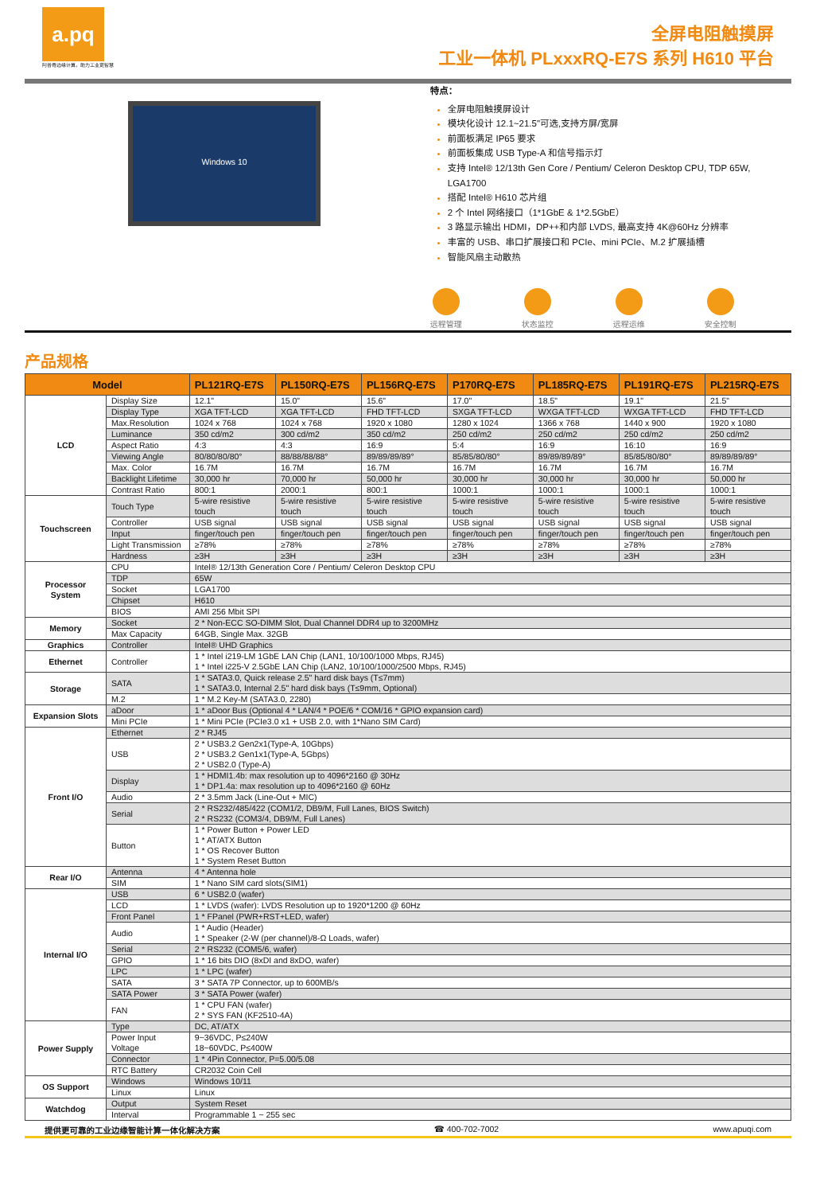a.pq
阿普奇边缘计算，助力工业更智慧
全屏电阻触摸屏
工业一体机 PLxxxRQ-E7S 系列 H610 平台
Windows 10
特点：
全屏电阻触摸屏设计
模块化设计 12.1~21.5"可选,支持方屏/宽屏
前面板满足 IP65 要求
前面板集成 USB Type-A 和信号指示灯
支持 Intel® 12/13th Gen Core / Pentium/ Celeron Desktop CPU, TDP 65W, LGA1700
搭配 Intel® H610 芯片组
2 个 Intel 网络接口（1*1GbE & 1*2.5GbE）
3 路显示输出 HDMI，DP++和内部 LVDS, 最高支持 4K@60Hz 分辨率
丰富的 USB、串口扩展接口和 PCIe、mini PCIe、M.2 扩展插槽
智能风扇主动散热
远程管理 状态监控 远程运维 安全控制
产品规格
| Model | | PL121RQ-E7S | PL150RQ-E7S | PL156RQ-E7S | P170RQ-E7S | PL185RQ-E7S | PL191RQ-E7S | PL215RQ-E7S |
| --- | --- | --- | --- | --- | --- | --- | --- | --- |
| LCD | Display Size | 12.1" | 15.0" | 15.6" | 17.0" | 18.5" | 19.1" | 21.5" |
| | Display Type | XGA TFT-LCD | XGA TFT-LCD | FHD TFT-LCD | SXGA TFT-LCD | WXGA TFT-LCD | WXGA TFT-LCD | FHD TFT-LCD |
| | Max.Resolution | 1024 x 768 | 1024 x 768 | 1920 x 1080 | 1280 x 1024 | 1366 x 768 | 1440 x 900 | 1920 x 1080 |
| | Luminance | 350 cd/m2 | 300 cd/m2 | 350 cd/m2 | 250 cd/m2 | 250 cd/m2 | 250 cd/m2 | 250 cd/m2 |
| | Aspect Ratio | 4:3 | 4:3 | 16:9 | 5:4 | 16:9 | 16:10 | 16:9 |
| | Viewing Angle | 80/80/80/80° | 88/88/88/88° | 89/89/89/89° | 85/85/80/80° | 89/89/89/89° | 85/85/80/80° | 89/89/89/89° |
| | Max. Color | 16.7M | 16.7M | 16.7M | 16.7M | 16.7M | 16.7M | 16.7M |
| | Backlight Lifetime | 30,000 hr | 70,000 hr | 50,000 hr | 30,000 hr | 30,000 hr | 30,000 hr | 50,000 hr |
| | Contrast Ratio | 800:1 | 2000:1 | 800:1 | 1000:1 | 1000:1 | 1000:1 | 1000:1 |
| Touchscreen | Touch Type | 5-wire resistive touch | 5-wire resistive touch | 5-wire resistive touch | 5-wire resistive touch | 5-wire resistive touch | 5-wire resistive touch | 5-wire resistive touch |
| | Controller | USB signal | USB signal | USB signal | USB signal | USB signal | USB signal | USB signal |
| | Input | finger/touch pen | finger/touch pen | finger/touch pen | finger/touch pen | finger/touch pen | finger/touch pen | finger/touch pen |
| | Light Transmission | ≥78% | ≥78% | ≥78% | ≥78% | ≥78% | ≥78% | ≥78% |
| | Hardness | ≥3H | ≥3H | ≥3H | ≥3H | ≥3H | ≥3H | ≥3H |
| Processor System | CPU | Intel® 12/13th Generation Core / Pentium/ Celeron Desktop CPU | | | | | | |
| | TDP | 65W | | | | | | |
| | Socket | LGA1700 | | | | | | |
| | Chipset | H610 | | | | | | |
| | BIOS | AMI 256 Mbit SPI | | | | | | |
| Memory | Socket | 2 * Non-ECC SO-DIMM Slot, Dual Channel DDR4 up to 3200MHz | | | | | | |
| | Max Capacity | 64GB, Single Max. 32GB | | | | | | |
| Graphics | Controller | Intel® UHD Graphics | | | | | | |
| Ethernet | Controller | 1 * Intel i219-LM 1GbE LAN Chip (LAN1, 10/100/1000 Mbps, RJ45) 1 * Intel i225-V 2.5GbE LAN Chip (LAN2, 10/100/1000/2500 Mbps, RJ45) | | | | | | |
| Storage | SATA | 1 * SATA3.0, Quick release 2.5" hard disk bays (T≤7mm) 1 * SATA3.0, Internal 2.5" hard disk bays (T≤9mm, Optional) | | | | | | |
| | M.2 | 1 * M.2 Key-M (SATA3.0, 2280) | | | | | | |
| Expansion Slots | aDoor | 1 * aDoor Bus (Optional 4 * LAN/4 * POE/6 * COM/16 * GPIO expansion card) | | | | | | |
| | Mini PCIe | 1 * Mini PCIe (PCIe3.0 x1 + USB 2.0, with 1*Nano SIM Card) | | | | | | |
| Front I/O | Ethernet | 2 * RJ45 | | | | | | |
| | USB | 2 * USB3.2 Gen2x1(Type-A, 10Gbps) 2 * USB3.2 Gen1x1(Type-A, 5Gbps) 2 * USB2.0 (Type-A) | | | | | | |
| | Display | 1 * HDMI1.4b: max resolution up to 4096*2160 @ 30Hz 1 * DP1.4a: max resolution up to 4096*2160 @ 60Hz | | | | | | |
| | Audio | 2 * 3.5mm Jack (Line-Out + MIC) | | | | | | |
| | Serial | 2 * RS232/485/422 (COM1/2, DB9/M, Full Lanes, BIOS Switch) 2 * RS232 (COM3/4, DB9/M, Full Lanes) | | | | | | |
| | Button | 1 * Power Button + Power LED 1 * AT/ATX Button 1 * OS Recover Button 1 * System Reset Button | | | | | | |
| Rear I/O | Antenna | 4 * Antenna hole | | | | | | |
| | SIM | 1 * Nano SIM card slots(SIM1) | | | | | | |
| Internal I/O | USB | 6 * USB2.0 (wafer) | | | | | | |
| | LCD | 1 * LVDS (wafer): LVDS Resolution up to 1920*1200 @ 60Hz | | | | | | |
| | Front Panel | 1 * FPanel (PWR+RST+LED, wafer) | | | | | | |
| | Audio | 1 * Audio (Header) 1 * Speaker (2-W (per channel)/8-Ω Loads, wafer) | | | | | | |
| | Serial | 2 * RS232 (COM5/6, wafer) | | | | | | |
| | GPIO | 1 * 16 bits DIO (8xDI and 8xDO, wafer) | | | | | | |
| | LPC | 1 * LPC (wafer) | | | | | | |
| | SATA | 3 * SATA 7P Connector, up to 600MB/s | | | | | | |
| | SATA Power | 3 * SATA Power (wafer) | | | | | | |
| | FAN | 1 * CPU FAN (wafer) 2 * SYS FAN (KF2510-4A) | | | | | | |
| Power Supply | Type | DC, AT/ATX | | | | | | |
| | Power Input Voltage | 9~36VDC, P≤240W 18~60VDC, P≤400W | | | | | | |
| | Connector | 1 * 4Pin Connector, P=5.00/5.08 | | | | | | |
| | RTC Battery | CR2032 Coin Cell | | | | | | |
| OS Support | Windows | Windows 10/11 | | | | | | |
| | Linux | Linux | | | | | | |
| Watchdog | Output | System Reset | | | | | | |
| | Interval | Programmable 1 ~ 255 sec | | | | | | |
提供更可靠的工业边缘智能计算一体化解决方案 ☎ 400-702-7002 www.apuqi.com